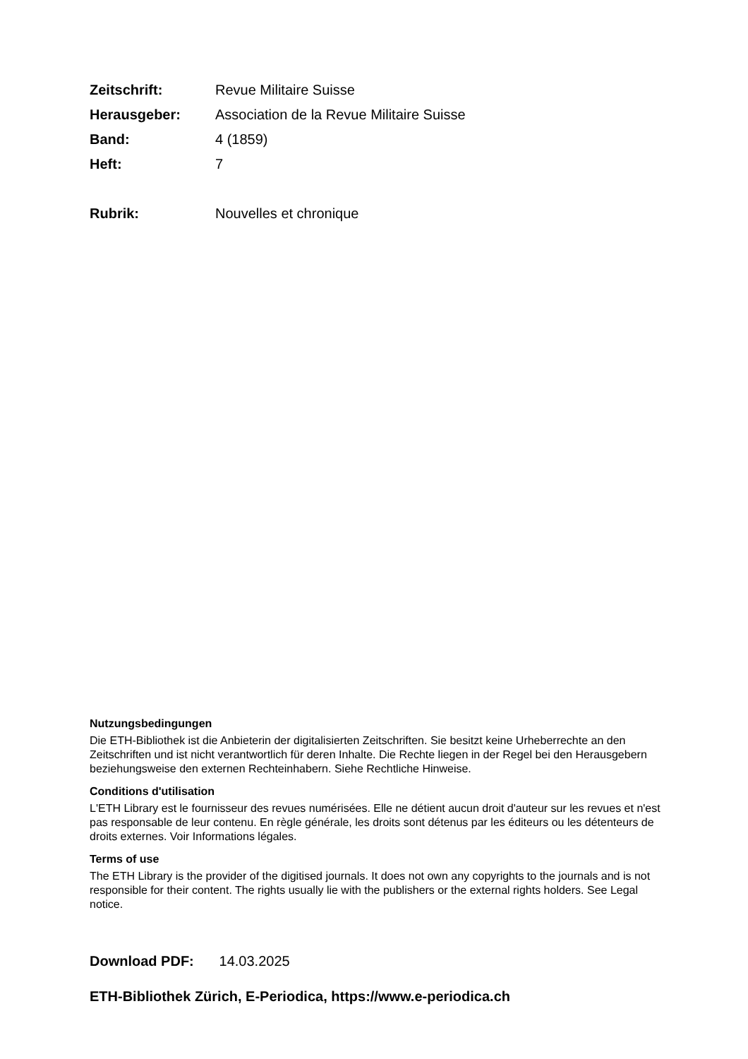Zeitschrift: Revue Militaire Suisse
Herausgeber: Association de la Revue Militaire Suisse
Band: 4 (1859)
Heft: 7
Rubrik: Nouvelles et chronique
Nutzungsbedingungen
Die ETH-Bibliothek ist die Anbieterin der digitalisierten Zeitschriften. Sie besitzt keine Urheberrechte an den Zeitschriften und ist nicht verantwortlich für deren Inhalte. Die Rechte liegen in der Regel bei den Herausgebern beziehungsweise den externen Rechteinhabern. Siehe Rechtliche Hinweise.
Conditions d'utilisation
L'ETH Library est le fournisseur des revues numérisées. Elle ne détient aucun droit d'auteur sur les revues et n'est pas responsable de leur contenu. En règle générale, les droits sont détenus par les éditeurs ou les détenteurs de droits externes. Voir Informations légales.
Terms of use
The ETH Library is the provider of the digitised journals. It does not own any copyrights to the journals and is not responsible for their content. The rights usually lie with the publishers or the external rights holders. See Legal notice.
Download PDF: 14.03.2025
ETH-Bibliothek Zürich, E-Periodica, https://www.e-periodica.ch